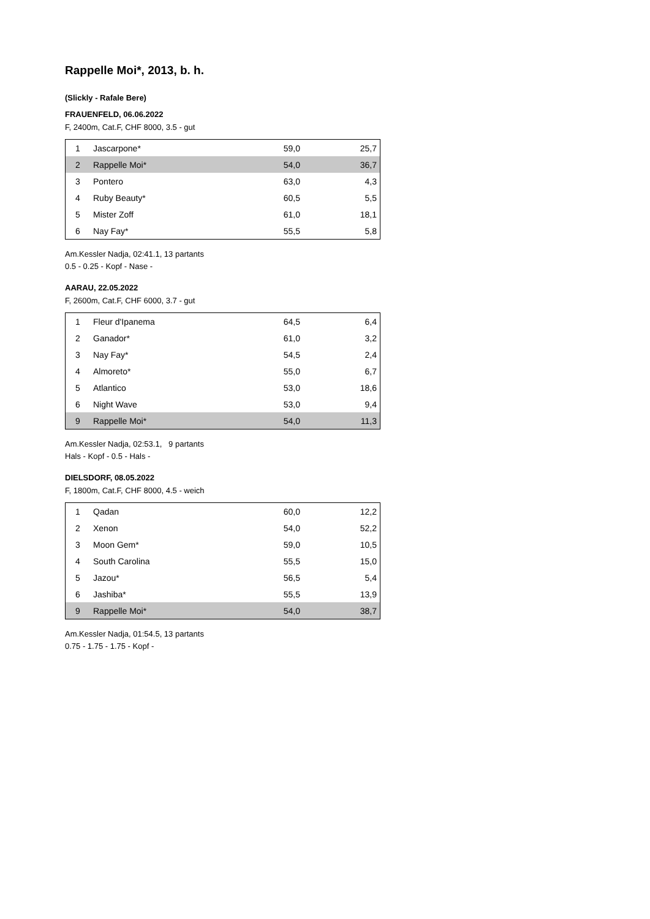Rappelle Moi*, 2013, b. h.
(Slickly - Rafale Bere)
FRAUENFELD, 06.06.2022
F, 2400m, Cat.F, CHF 8000, 3.5 - gut
| 1 | Jascarpone* | 59,0 | 25,7 |
| 2 | Rappelle Moi* | 54,0 | 36,7 |
| 3 | Pontero | 63,0 | 4,3 |
| 4 | Ruby Beauty* | 60,5 | 5,5 |
| 5 | Mister Zoff | 61,0 | 18,1 |
| 6 | Nay Fay* | 55,5 | 5,8 |
Am.Kessler Nadja, 02:41.1, 13 partants
0.5 - 0.25 - Kopf - Nase -
AARAU, 22.05.2022
F, 2600m, Cat.F, CHF 6000, 3.7 - gut
| 1 | Fleur d'Ipanema | 64,5 | 6,4 |
| 2 | Ganador* | 61,0 | 3,2 |
| 3 | Nay Fay* | 54,5 | 2,4 |
| 4 | Almoreto* | 55,0 | 6,7 |
| 5 | Atlantico | 53,0 | 18,6 |
| 6 | Night Wave | 53,0 | 9,4 |
| 9 | Rappelle Moi* | 54,0 | 11,3 |
Am.Kessler Nadja, 02:53.1, 9 partants
Hals - Kopf - 0.5 - Hals -
DIELSDORF, 08.05.2022
F, 1800m, Cat.F, CHF 8000, 4.5 - weich
| 1 | Qadan | 60,0 | 12,2 |
| 2 | Xenon | 54,0 | 52,2 |
| 3 | Moon Gem* | 59,0 | 10,5 |
| 4 | South Carolina | 55,5 | 15,0 |
| 5 | Jazou* | 56,5 | 5,4 |
| 6 | Jashiba* | 55,5 | 13,9 |
| 9 | Rappelle Moi* | 54,0 | 38,7 |
Am.Kessler Nadja, 01:54.5, 13 partants
0.75 - 1.75 - 1.75 - Kopf -